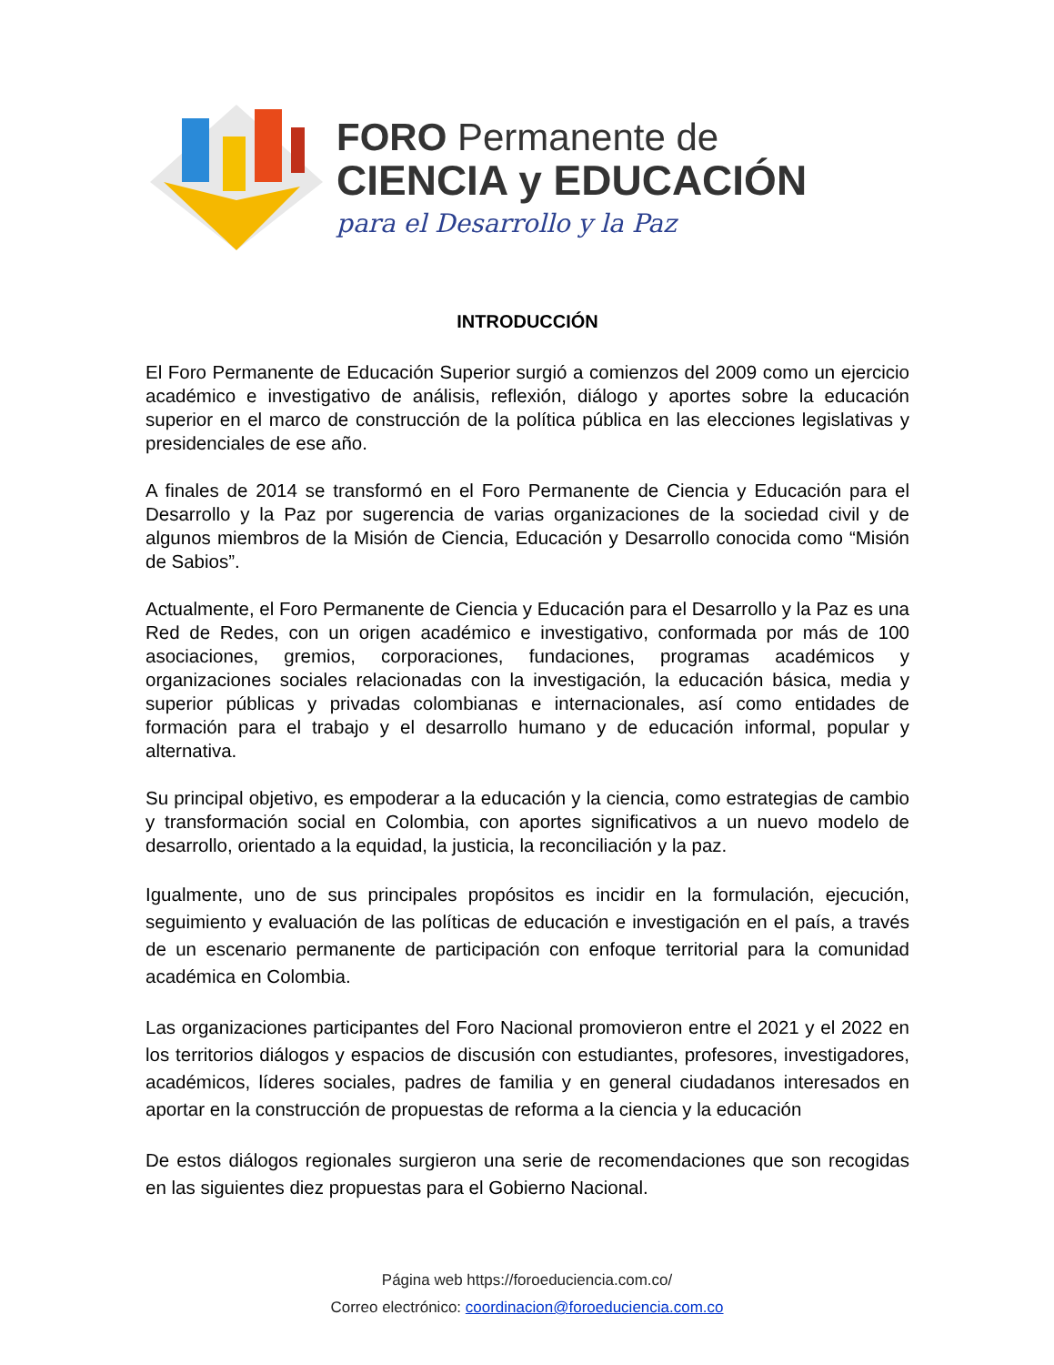FORO Permanente de
CIENCIA y EDUCACIÓN
para el Desarrollo y la Paz
INTRODUCCIÓN
El Foro Permanente de Educación Superior surgió a comienzos del 2009 como un ejercicio académico e investigativo de análisis, reflexión, diálogo y aportes sobre la educación superior en el marco de construcción de la política pública en las elecciones legislativas y presidenciales de ese año.
A finales de 2014 se transformó en el Foro Permanente de Ciencia y Educación para el Desarrollo y la Paz por sugerencia de varias organizaciones de la sociedad civil y de algunos miembros de la Misión de Ciencia, Educación y Desarrollo conocida como “Misión de Sabios”.
Actualmente, el Foro Permanente de Ciencia y Educación para el Desarrollo y la Paz es una Red de Redes, con un origen académico e investigativo, conformada por más de 100 asociaciones, gremios, corporaciones, fundaciones, programas académicos y organizaciones sociales relacionadas con la investigación, la educación básica, media y superior públicas y privadas colombianas e internacionales, así como entidades de formación para el trabajo y el desarrollo humano y de educación informal, popular y alternativa.
Su principal objetivo, es empoderar a la educación y la ciencia, como estrategias de cambio y transformación social en Colombia, con aportes significativos a un nuevo modelo de desarrollo, orientado a la equidad, la justicia, la reconciliación y la paz.
Igualmente, uno de sus principales propósitos es incidir en la formulación, ejecución, seguimiento y evaluación de las políticas de educación e investigación en el país, a través de un escenario permanente de participación con enfoque territorial para la comunidad académica en Colombia.
Las organizaciones participantes del Foro Nacional promovieron entre el 2021 y el 2022 en los territorios diálogos y espacios de discusión con estudiantes, profesores, investigadores, académicos, líderes sociales, padres de familia y en general ciudadanos interesados en aportar en la construcción de propuestas de reforma a la ciencia y la educación
De estos diálogos regionales surgieron una serie de recomendaciones que son recogidas en las siguientes diez propuestas para el Gobierno Nacional.
Página web https://foroeduciencia.com.co/
Correo electrónico: coordinacion@foroeduciencia.com.co